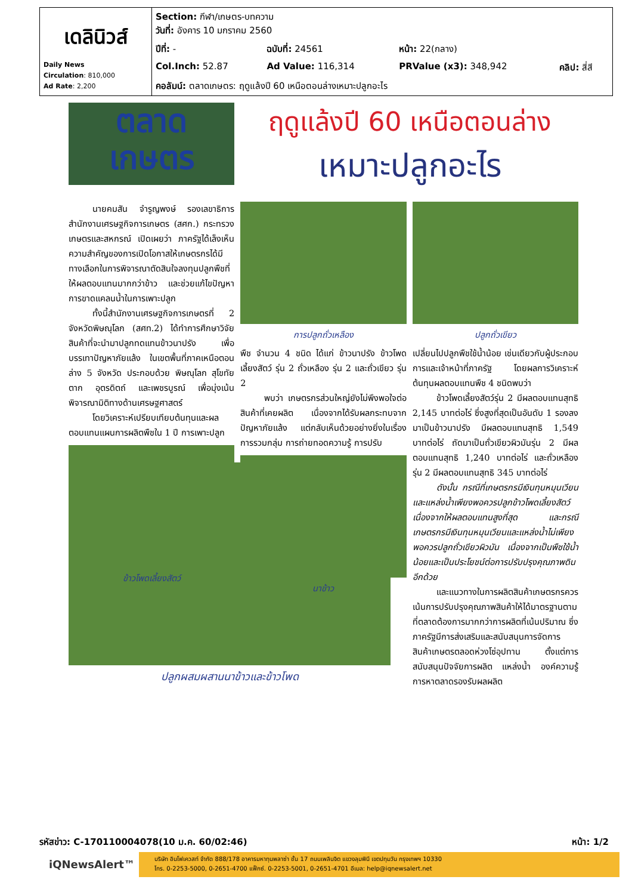| เดลินิวส์ Daily News Circulation : 810,000 Ad Rate : 2,200 | Section: กีฬา/เกษตร-บทความ วันที่: อังคาร 10 มกราคม 2560 | | | |
| | ปีที่: - | ฉบับที่: 24561 | หน้า: 22(กลาง) | |
| | Col.Inch: 52.87 | Ad Value: 116,314 | PRValue (x3): 348,942 | คลิป: สี่สี |
| | คอลัมน์: ตลาดเกษตร: ฤดูแล้งปี 60 เหนือตอนล่างเหมาะปลูกอะไร | | | |
ตลาด
เกษตร
ฤดูแล้งปี 60 เหนือตอนล่าง
เหมาะปลูกอะไร
นายคมสัน จำรูญพงษ์ รองเลขาธิการสำนักงานเศรษฐกิจการเกษตร (สศก.) กระทรวงเกษตรและสหกรณ์ เปิดเผยว่า ภาครัฐได้เล็งเห็นความสำคัญของการเปิดโอกาสให้เกษตรกรได้มีทางเลือกในการพิจารณาตัดสินใจลงทุนปลูกพืชที่ให้ผลตอบแทนมากกว่าข้าว และช่วยแก้ไขปัญหาการขาดแคลนน้ำในการเพาะปลูก
ทั้งนี้สำนักงานเศรษฐกิจการเกษตรที่ 2 จังหวัดพิษณุโลก (สศท.2) ได้ทำการศึกษาวิจัยสินค้าที่จะนำมาปลูกทดแทนข้าวนาปรัง เพื่อบรรเทาปัญหาภัยแล้ง ในเขตพื้นที่ภาคเหนือตอนล่าง 5 จังหวัด ประกอบด้วย พิษณุโลก สุโขทัย ตาก อุตรดิตถ์ และเพชรบูรณ์ เพื่อมุ่งเน้นพิจารณามิติทางด้านเศรษฐศาสตร์
โดยวิเคราะห์เปรียบเทียบต้นทุนและผลตอบแทนแผนการผลิตพืชใน 1 ปี การเพาะปลูก
ข้าวโพดเลี้ยงสัตว์
การปลูกถั่วเหลือง
พืช จำนวน 4 ชนิด ได้แก่ ข้าวนาปรัง ข้าวโพดเลี้ยงสัตว์ รุ่น 2 ถั่วเหลือง รุ่น 2 และถั่วเขียว รุ่น 2
พบว่า เกษตรกรส่วนใหญ่ยังไม่พึงพอใจต่อสินค้าที่เคยผลิต เนื่องจากได้รับผลกระทบจากปัญหาภัยแล้ง แต่กลับเห็นด้วยอย่างยิ่งในเรื่องการรวมกลุ่ม การถ่ายทอดความรู้ การปรับ
นาข้าว
ปลูกถั่วเขียว
เปลี่ยนไปปลูกพืชใช้น้ำน้อย เช่นเดียวกับผู้ประกอบการและเจ้าหน้าที่ภาครัฐ โดยผลการวิเคราะห์ต้นทุนผลตอบแทนพืช 4 ชนิดพบว่า
ข้าวโพดเลี้ยงสัตว์รุ่น 2 มีผลตอบแทนสุทธิ 2,145 บาทต่อไร่ ซึ่งสูงที่สุดเป็นอันดับ 1 รองลงมาเป็นข้าวนาปรัง มีผลตอบแทนสุทธิ 1,549 บาทต่อไร่ ถัดมาเป็นถั่วเขียวผิวมันรุ่น 2 มีผลตอบแทนสุทธิ 1,240 บาทต่อไร่ และถั่วเหลือง รุ่น 2 มีผลตอบแทนสุทธิ 345 บาทต่อไร่
ดังนั้น กรณีที่เกษตรกรมีเงินทุนหมุนเวียนและแหล่งน้ำเพียงพอควรปลูกข้าวโพดเลี้ยงสัตว์ เนื่องจากให้ผลตอบแทนสูงที่สุด และกรณีเกษตรกรมีเงินทุนหมุนเวียนและแหล่งน้ำไม่เพียงพอควรปลูกถั่วเขียวผิวมัน เนื่องจากเป็นพืชใช้น้ำน้อยและเป็นประโยชน์ต่อการปรับปรุงคุณภาพดินอีกด้วย
และแนวทางในการผลิตสินค้าเกษตรกรควรเน้นการปรับปรุงคุณภาพสินค้าให้ได้มาตรฐานตามที่ตลาดต้องการมากกว่าการผลิตที่เน้นปริมาณ ซึ่งภาครัฐมีการส่งเสริมและสนับสนุนการจัดการสินค้าเกษตรตลอดห่วงโซ่อุปทาน ตั้งแต่การสนับสนุนปัจจัยการผลิต แหล่งน้ำ องค์ความรู้ การหาตลาดรองรับผลผลิต
ปลูกผสมผสานนาข้าวและข้าวโพด
รหัสข่าว: C-170110004078(10 ม.ค. 60/02:46) หน้า: 1/2
iQNewsAlert™
บริษัท อินโฟเควสท์ จำกัด 888/178 อาคารมหาทุนพลาซ่า ชั้น 17 ถนนเพลินจิต แขวงลุมพินี เขตปทุมวัน กรุงเทพฯ 10330
โทร. 0-2253-5000, 0-2651-4700 แฟ็กซ์. 0-2253-5001, 0-2651-4701 อีเมล: help@iqnewsalert.net